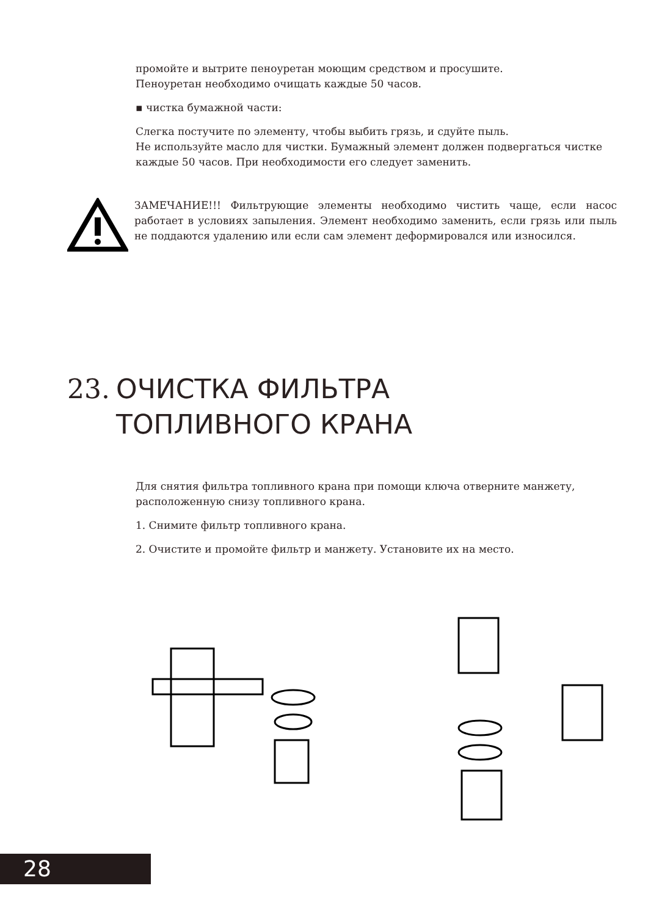промойте и вытрите пеноуретан моющим средством и просушите.
Пеноуретан необходимо очищать каждые 50 часов.
▪ чистка бумажной части:
Слегка постучите по элементу, чтобы выбить грязь, и сдуйте пыль.
Не используйте масло для чистки. Бумажный элемент должен подвергаться чистке каждые 50 часов. При необходимости его следует заменить.
ЗАМЕЧАНИЕ!!! Фильтрующие элементы необходимо чистить чаще, если насос работает в условиях запыления. Элемент необходимо заменить, если грязь или пыль не поддаются удалению или если сам элемент деформировался или износился.
23. ОЧИСТКА ФИЛЬТРА
ТОПЛИВНОГО КРАНА
Для снятия фильтра топливного крана при помощи ключа отверните манжету, расположенную снизу топливного крана.
1. Снимите фильтр топливного крана.
2. Очистите и промойте фильтр и манжету. Установите их на место.
28